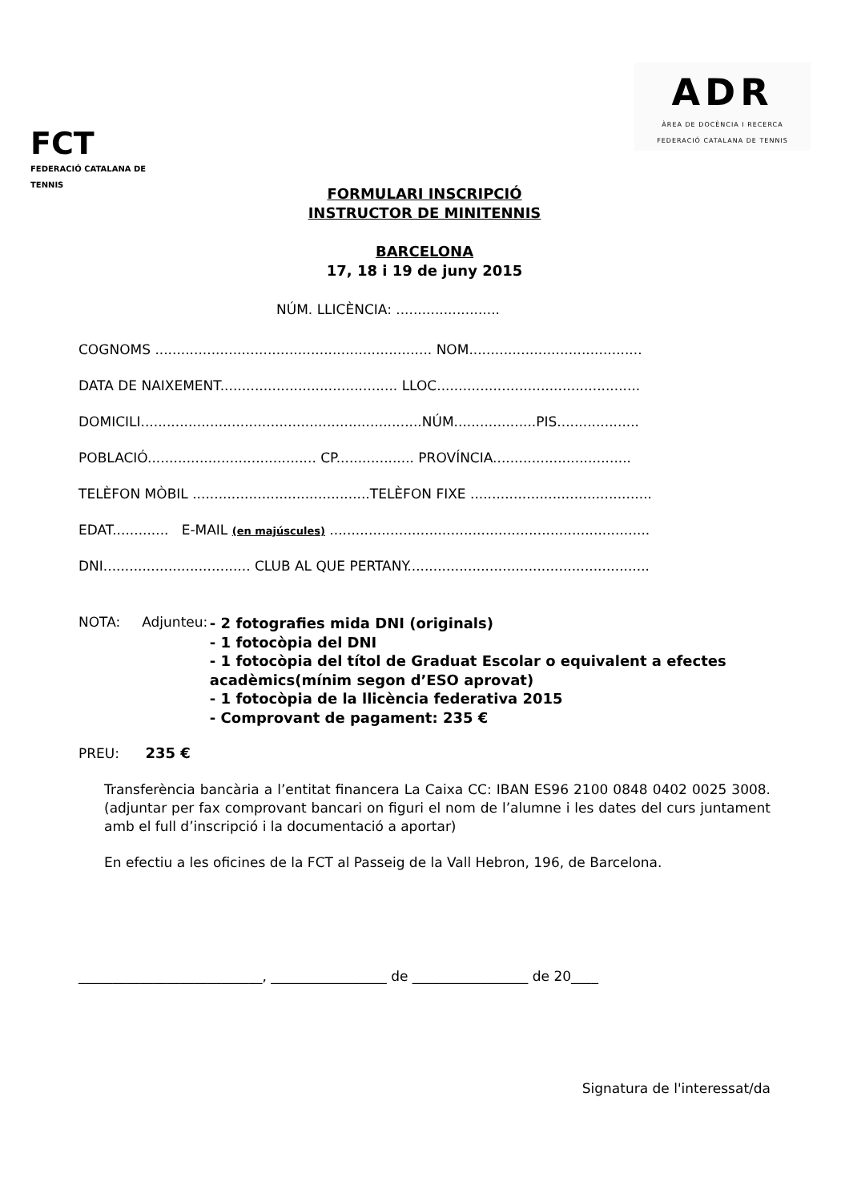FCT
FEDERACIÓ CATALANA DE TENNIS
ADR
ÀREA DE DOCÈNCIA I RECERCA
FEDERACIÓ CATALANA DE TENNIS
FORMULARI INSCRIPCIÓ
INSTRUCTOR DE MINITENNIS
BARCELONA
17, 18 i 19 de juny 2015
NÚM. LLICÈNCIA: ........................
COGNOMS ................................................................ NOM........................................
DATA DE NAIXEMENT......................................... LLOC...............................................
DOMICILI.................................................................NÚM...................PIS...................
POBLACIÓ....................................... CP.................. PROVÍNCIA................................
TELÈFON MÒBIL .........................................TELÈFON FIXE ..........................................
EDAT............. E-MAIL (en majúscules) ..........................................................................
DNI.................................. CLUB AL QUE PERTANY........................................................
NOTA: Adjunteu:
- 2 fotografies mida DNI (originals)
- 1 fotocòpia del DNI
- 1 fotocòpia del títol de Graduat Escolar o equivalent a efectes acadèmics(mínim segon d’ESO aprovat)
- 1 fotocòpia de la llicència federativa 2015
- Comprovant de pagament: 235 €
PREU: 235 €
Transferència bancària a l’entitat financera La Caixa CC: IBAN ES96 2100 0848 0402 0025 3008. (adjuntar per fax comprovant bancari on figuri el nom de l’alumne i les dates del curs juntament amb el full d’inscripció i la documentació a aportar)
En efectiu a les oficines de la FCT al Passeig de la Vall Hebron, 196, de Barcelona.
___________________________, _________________ de _________________ de 20____
Signatura de l'interessat/da